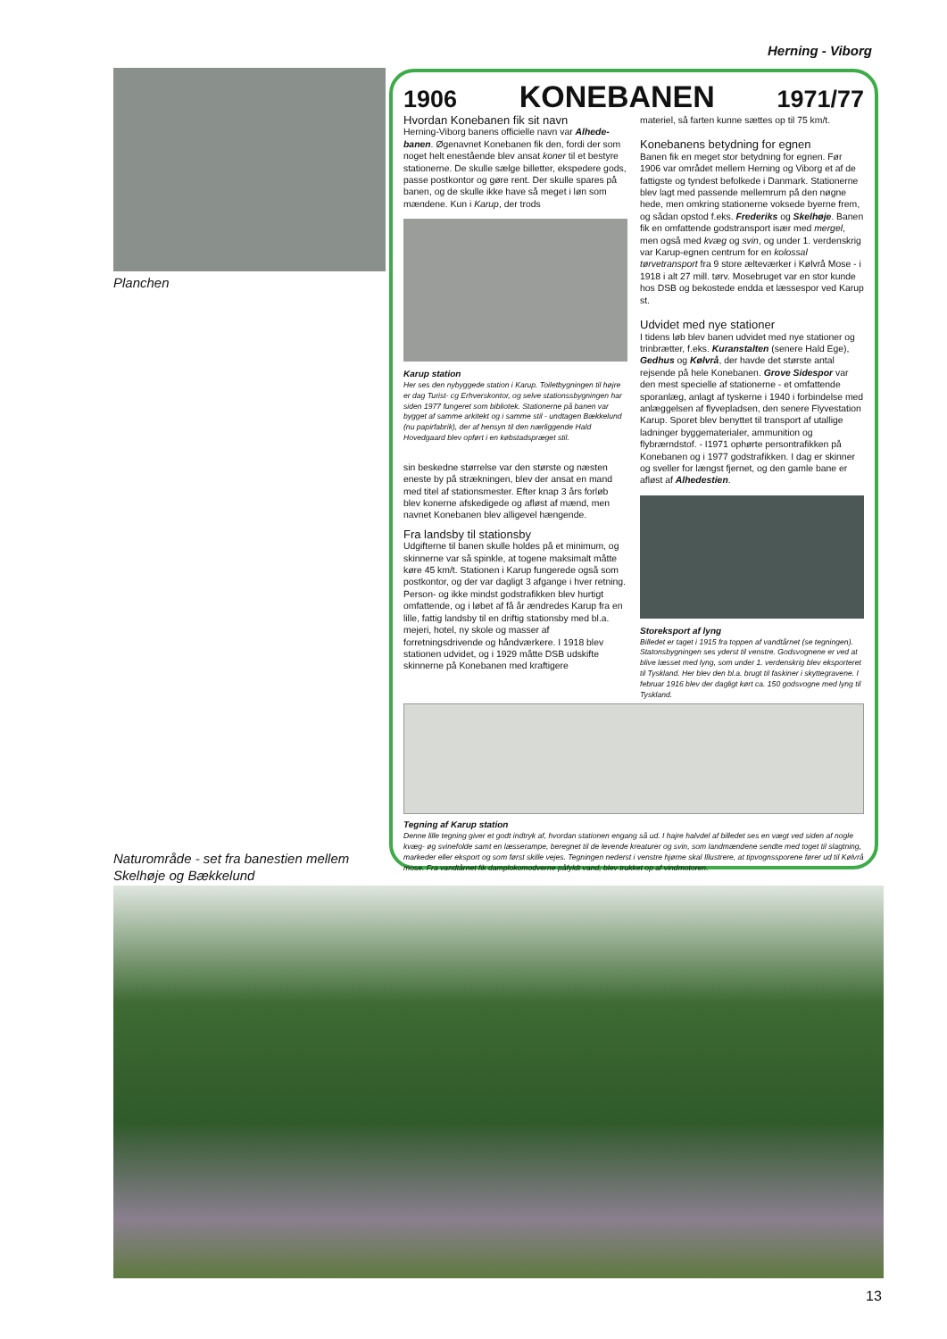Herning - Viborg
Planchen
1906 KONEBANEN 1971/77
Hvordan Konebanen fik sit navn
Herning-Viborg banens officielle navn var Alhede­banen. Øgenavnet Konebanen fik den, fordi der som noget helt enestående blev ansat koner til et bestyre stationerne. De skulle sælge billetter, eks­pedere gods, passe postkontor og gøre rent. Der skulle spares på banen, og de skulle ikke have så meget i løn som mændene. Kun i Karup, der trods
Karup station
Her ses den nybyggede station i Karup. Toiletbygningen til højre er dag Turist- cg Erhverskontor, og selve stations­sbygningen har siden 1977 fungeret som bibliotek. Stationerne på banen var bygget af samme arkitekt og i samme stil - undtagen Bækkelund (nu papirfabrik), der af hensyn til den nærliggende Hald Hovedgaard blev opført i en købstadspræget stil.
sin beskedne størrelse var den største og næsten eneste by på strækningen, blev der ansat en mand med titel af stationsmester. Efter knap 3 års forløb blev konerne afskedigede og afløst af mænd, men navnet Konebanen blev alligevel hængende.
Fra landsby til stationsby
Udgifterne til banen skulle holdes på et minimum, og skinnerne var så spinkle, at togene maksimalt måtte køre 45 km/t. Stationen i Karup fungerede også som postkontor, og der var dagligt 3 afgange i hver retning. Person- og ikke mindst godstrafik­ken blev hurtigt omfattende, og i løbet af få år ændredes Karup fra en lille, fattig landsby til en driftig stationsby med bl.a. mejeri, hotel, ny skole og masser af forretningsdrivende og håndværkere. I 1918 blev stationen udvidet, og i 1929 måtte DSB udskifte skinnerne på Konebanen med kraftigere
materiel, så farten kunne sættes op til 75 km/t.
Konebanens betydning for egnen
Banen fik en meget stor betydning for egnen. Før 1906 var området mellem Herning og Viborg et af de fattigste og tyndest befolkede i Danmark. Stationerne blev lagt med passende mellemrum på den nøgne hede, men omkring stationerne voksede byerne frem, og sådan opstod f.eks. Frederiks og Skelhøje. Banen fik en omfattende godstransport især med mergel, men også med kvæg og svin, og under 1. verdenskrig var Karup-egnen centrum for en kolossal tørvetransport fra 9 store ælteværker i Kølvrå Mose - i 1918 i alt 27 mill. tørv. Mosebruget var en stor kunde hos DSB og bekostede endda et læssespor ved Karup st.
Udvidet med nye stationer
I tidens løb blev banen udvidet med nye stationer og trinbrætter, f.eks. Kuranstalten (senere Hald Ege), Gedhus og Kølvrå, der havde det største antal rejsende på hele Konebanen. Grove Side­spor var den mest specielle af stationerne - et omfattende sporanlæg, anlagt af tyskerne i 1940 i forbindelse med anlæggelsen af flyvepladsen, den senere Flyvestation Karup. Sporet blev benyttet til transport af utallige ladninger byggematerialer, am­munition og flybrærndstof. - I1971 ophørte person­trafikken på Konebanen og i 1977 godstrafikken. I dag er skinner og sveller for længst fjernet, og den gamle bane er afløst af Alhedestien.
Storeksport af lyng
Billedet er taget i 1915 fra toppen af vandtårnet (se tegningen). Statonsbygningen ses yderst til venstre. Godsvognene er ved at blive læsset med lyng, som under 1. verdenskrig blev eksporteret til Tyskland. Her blev den bl.a. brugt til faskiner i skyttegravene. I februar 1916 blev der dagligt kørt ca. 150 godsvogne med lyng til Tyskland.
Tegning af Karup station
Denne lille tegning giver et godt indtryk af, hvordan stationen engang så ud. I hajre halvdel af billedet ses en vægt ved siden af nogle kvæg- øg svinefolde samt en læsserampe, beregnet til de levende kreaturer og svin, som landmændene sendte med toget til slagtning, markeder eller eksport og som først skille vejes. Tegningen nederst i venstre hjørne skal Illustrere, at tipvognssporene fører ud til Kølvrå mose. Fra vandtårnet fik damplokomodverne påfyldt vand, blev trukket op af vindmotoren.
Naturområde - set fra banestien mellem
Skelhøje og Bækkelund
13